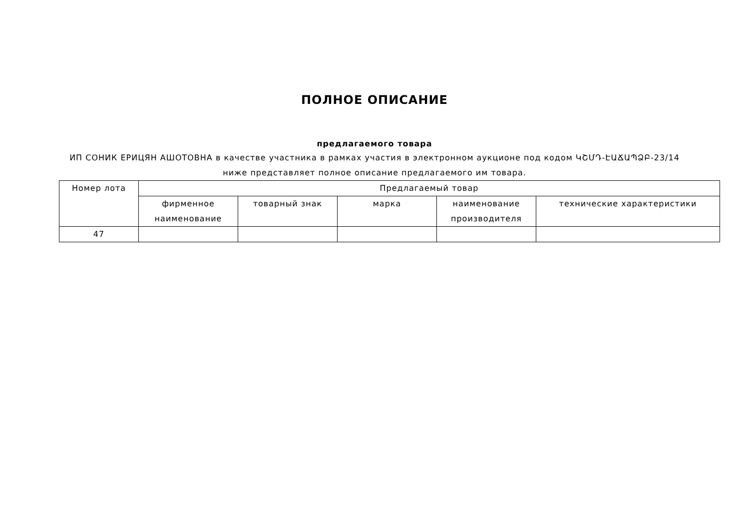ПОЛНОЕ ОПИСАНИЕ
предлагаемого товара
ИП СОНИК ЕРИЦЯН АШОТОВНА в качестве участника в рамках участия в электронном аукционе под кодом ԿՇՄԴ-ԷԱՃԱՊՁԲ-23/14 ниже представляет полное описание предлагаемого им товара.
| Номер лота | Предлагаемый товар | | | | |
| --- | --- | --- | --- | --- | --- |
| | фирменное наименование | товарный знак | марка | наименование производителя | технические характеристики |
| 47 | | | | | |